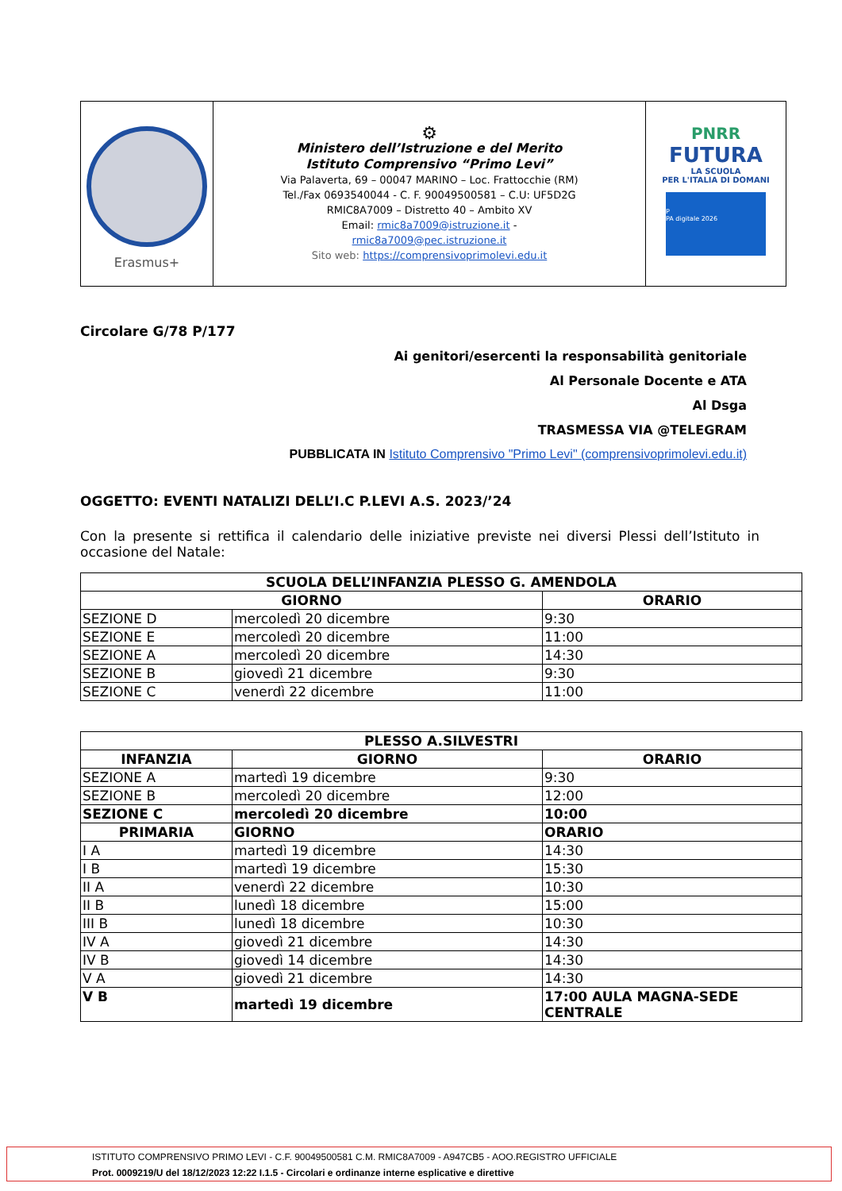| Erasmus+ | ⚙ Ministero dell’Istruzione e del Merito Istituto Comprensivo “Primo Levi” Via Palaverta, 69 – 00047 MARINO – Loc. Frattocchie (RM) Tel./Fax 0693540044 - C. F. 90049500581 – C.U: UF5D2G RMIC8A7009 – Distretto 40 – Ambito XV Email: rmic8a7009@istruzione.it - rmic8a7009@pec.istruzione.it Sito web: https://comprensivoprimolevi.edu.it | PNRR FUTURA LA SCUOLA PER L'ITALIA DI DOMANI P PA digitale 2026 |
Circolare G/78 P/177
Ai genitori/esercenti la responsabilità genitoriale
Al Personale Docente e ATA
Al Dsga
TRASMESSA VIA @TELEGRAM
PUBBLICATA IN Istituto Comprensivo "Primo Levi" (comprensivoprimolevi.edu.it)
OGGETTO: EVENTI NATALIZI DELL’I.C P.LEVI A.S. 2023/’24
Con la presente si rettifica il calendario delle iniziative previste nei diversi Plessi dell’Istituto in occasione del Natale:
| SCUOLA DELL’INFANZIA PLESSO G. AMENDOLA | | |
| --- | --- | --- |
| GIORNO | | ORARIO |
| SEZIONE D | mercoledì 20 dicembre | 9:30 |
| SEZIONE E | mercoledì 20 dicembre | 11:00 |
| SEZIONE A | mercoledì 20 dicembre | 14:30 |
| SEZIONE B | giovedì 21 dicembre | 9:30 |
| SEZIONE C | venerdì 22 dicembre | 11:00 |
| PLESSO A.SILVESTRI | | |
| --- | --- | --- |
| INFANZIA | GIORNO | ORARIO |
| SEZIONE A | martedì 19 dicembre | 9:30 |
| SEZIONE B | mercoledì 20 dicembre | 12:00 |
| SEZIONE C | mercoledì 20 dicembre | 10:00 |
| PRIMARIA | GIORNO | ORARIO |
| I A | martedì 19 dicembre | 14:30 |
| I B | martedì 19 dicembre | 15:30 |
| II A | venerdì 22 dicembre | 10:30 |
| II B | lunedì 18 dicembre | 15:00 |
| III B | lunedì 18 dicembre | 10:30 |
| IV A | giovedì 21 dicembre | 14:30 |
| IV B | giovedì 14 dicembre | 14:30 |
| V A | giovedì 21 dicembre | 14:30 |
| V B | martedì 19 dicembre | 17:00 AULA MAGNA-SEDE CENTRALE |
ISTITUTO COMPRENSIVO PRIMO LEVI - C.F. 90049500581 C.M. RMIC8A7009 - A947CB5 - AOO.REGISTRO UFFICIALE
Prot. 0009219/U del 18/12/2023 12:22 I.1.5 - Circolari e ordinanze interne esplicative e direttive